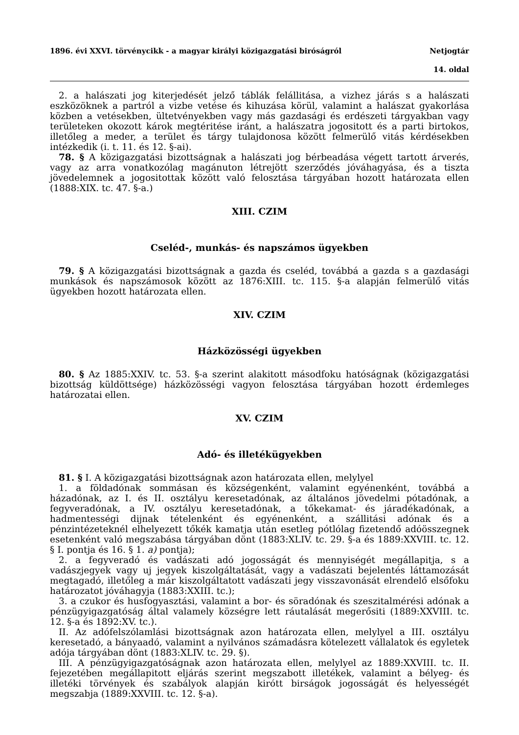1896. évi XXVI. törvénycikk - a magyar királyi közigazgatási biróságról Netjogtár
14. oldal
2. a halászati jog kiterjedését jelző táblák felállitása, a vizhez járás s a halászati eszközöknek a partról a vizbe vetése és kihuzása körül, valamint a halászat gyakorlása közben a vetésekben, ültetvényekben vagy más gazdasági és erdészeti tárgyakban vagy területeken okozott károk megtéritése iránt, a halászatra jogositott és a parti birtokos, illetőleg a meder, a terület és tárgy tulajdonosa között felmerülő vitás kérdésekben intézkedik (i. t. 11. és 12. §-ai).
78. § A közigazgatási bizottságnak a halászati jog bérbeadása végett tartott árverés, vagy az arra vonatkozólag magánuton létrejött szerződés jóváhagyása, és a tiszta jövedelemnek a jogositottak között való felosztása tárgyában hozott határozata ellen (1888:XIX. tc. 47. §-a.)
XIII. CZIM
Cseléd-, munkás- és napszámos ügyekben
79. § A közigazgatási bizottságnak a gazda és cseléd, továbbá a gazda s a gazdasági munkások és napszámosok között az 1876:XIII. tc. 115. §-a alapján felmerülő vitás ügyekben hozott határozata ellen.
XIV. CZIM
Házközösségi ügyekben
80. § Az 1885:XXIV. tc. 53. §-a szerint alakitott másodfoku hatóságnak (közigazgatási bizottság küldöttsége) házközösségi vagyon felosztása tárgyában hozott érdemleges határozatai ellen.
XV. CZIM
Adó- és illetékügyekben
81. § I. A közigazgatási bizottságnak azon határozata ellen, melylyel
1. a földadónak sommásan és községenként, valamint egyénenként, továbbá a házadónak, az I. és II. osztályu keresetadónak, az általános jövedelmi pótadónak, a fegyveradónak, a IV. osztályu keresetadónak, a tőkekamat- és járadékadónak, a hadmentességi dijnak tételenként és egyénenként, a szállitási adónak és a pénzintézeteknél elhelyezett tőkék kamatja után esetleg pótlólag fizetendő adóösszegnek esetenként való megszabása tárgyában dönt (1883:XLIV. tc. 29. §-a és 1889:XXVIII. tc. 12. § I. pontja és 16. § 1. a) pontja);
2. a fegyveradó és vadászati adó jogosságát és mennyiségét megállapitja, s a vadászjegyek vagy uj jegyek kiszolgáltatását, vagy a vadászati bejelentés láttamozását megtagadó, illetőleg a már kiszolgáltatott vadászati jegy visszavonását elrendelő elsőfoku határozatot jóváhagyja (1883:XXIII. tc.);
3. a czukor és husfogyasztási, valamint a bor- és söradónak és szeszitalmérési adónak a pénzügyigazgatóság által valamely községre lett ráutalását megerősiti (1889:XXVIII. tc. 12. §-a és 1892:XV. tc.).
II. Az adófelszólamlási bizottságnak azon határozata ellen, melylyel a III. osztályu keresetadó, a bányaadó, valamint a nyilvános számadásra kötelezett vállalatok és egyletek adója tárgyában dönt (1883:XLIV. tc. 29. §).
III. A pénzügyigazgatóságnak azon határozata ellen, melylyel az 1889:XXVIII. tc. II. fejezetében megállapitott eljárás szerint megszabott illetékek, valamint a bélyeg- és illetéki törvények és szabályok alapján kirótt birságok jogosságát és helyességét megszabja (1889:XXVIII. tc. 12. §-a).